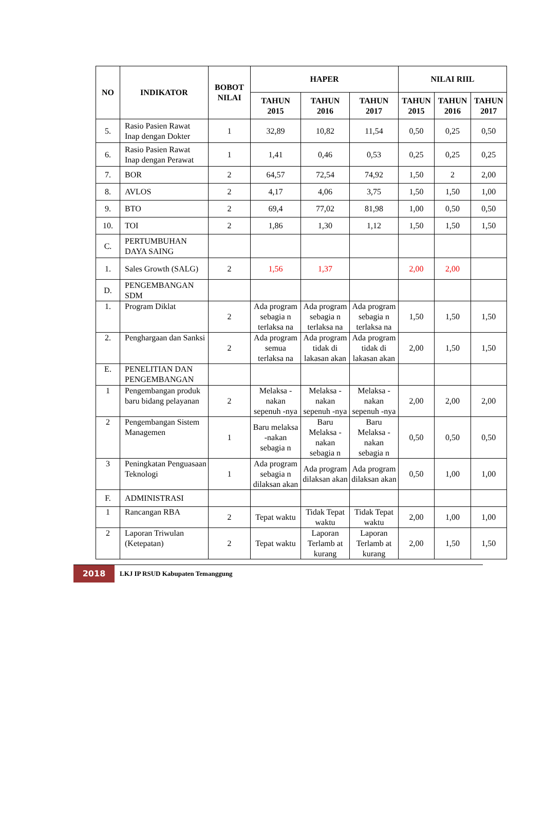| NO | INDIKATOR | BOBOT NILAI | HAPER | | | NILAI RIIL | | |
| --- | --- | --- | --- | --- | --- | --- | --- | --- |
| | | | TAHUN 2015 | TAHUN 2016 | TAHUN 2017 | TAHUN 2015 | TAHUN 2016 | TAHUN 2017 |
| 5. | Rasio Pasien Rawat Inap dengan Dokter | 1 | 32,89 | 10,82 | 11,54 | 0,50 | 0,25 | 0,50 |
| 6. | Rasio Pasien Rawat Inap dengan Perawat | 1 | 1,41 | 0,46 | 0,53 | 0,25 | 0,25 | 0,25 |
| 7. | BOR | 2 | 64,57 | 72,54 | 74,92 | 1,50 | 2 | 2,00 |
| 8. | AVLOS | 2 | 4,17 | 4,06 | 3,75 | 1,50 | 1,50 | 1,00 |
| 9. | BTO | 2 | 69,4 | 77,02 | 81,98 | 1,00 | 0,50 | 0,50 |
| 10. | TOI | 2 | 1,86 | 1,30 | 1,12 | 1,50 | 1,50 | 1,50 |
| C. | PERTUMBUHAN DAYA SAING | | | | | | | |
| 1. | Sales Growth (SALG) | 2 | 1,56 | 1,37 | | 2,00 | 2,00 | |
| D. | PENGEMBANGAN SDM | | | | | | | |
| 1. | Program Diklat | 2 | Ada program sebagia n terlaksa na | Ada program sebagia n terlaksa na | Ada program sebagia n terlaksa na | 1,50 | 1,50 | 1,50 |
| 2. | Penghargaan dan Sanksi | 2 | Ada program semua terlaksa na | Ada program tidak di lakasan akan | Ada program tidak di lakasan akan | 2,00 | 1,50 | 1,50 |
| E. | PENELITIAN DAN PENGEMBANGAN | | | | | | | |
| 1 | Pengembangan produk baru bidang pelayanan | 2 | Melaksa -nakan sepenuh -nya | Melaksa -nakan sepenuh -nya | Melaksa -nakan sepenuh -nya | 2,00 | 2,00 | 2,00 |
| 2 | Pengembangan Sistem Managemen | 1 | Baru melaksa -nakan sebagia n | Baru Melaksa -nakan sebagia n | Baru Melaksa -nakan sebagia n | 0,50 | 0,50 | 0,50 |
| 3 | Peningkatan Penguasaan Teknologi | 1 | Ada program sebagia n dilaksan akan | Ada program dilaksan akan | Ada program dilaksan akan | 0,50 | 1,00 | 1,00 |
| F. | ADMINISTRASI | | | | | | | |
| 1 | Rancangan RBA | 2 | Tepat waktu | Tidak Tepat waktu | Tidak Tepat waktu | 2,00 | 1,00 | 1,00 |
| 2 | Laporan Triwulan (Ketepatan) | 2 | Tepat waktu | Laporan Terlamb at kurang | Laporan Terlamb at kurang | 2,00 | 1,50 | 1,50 |
2018
LKJ IP RSUD Kabupaten Temanggung